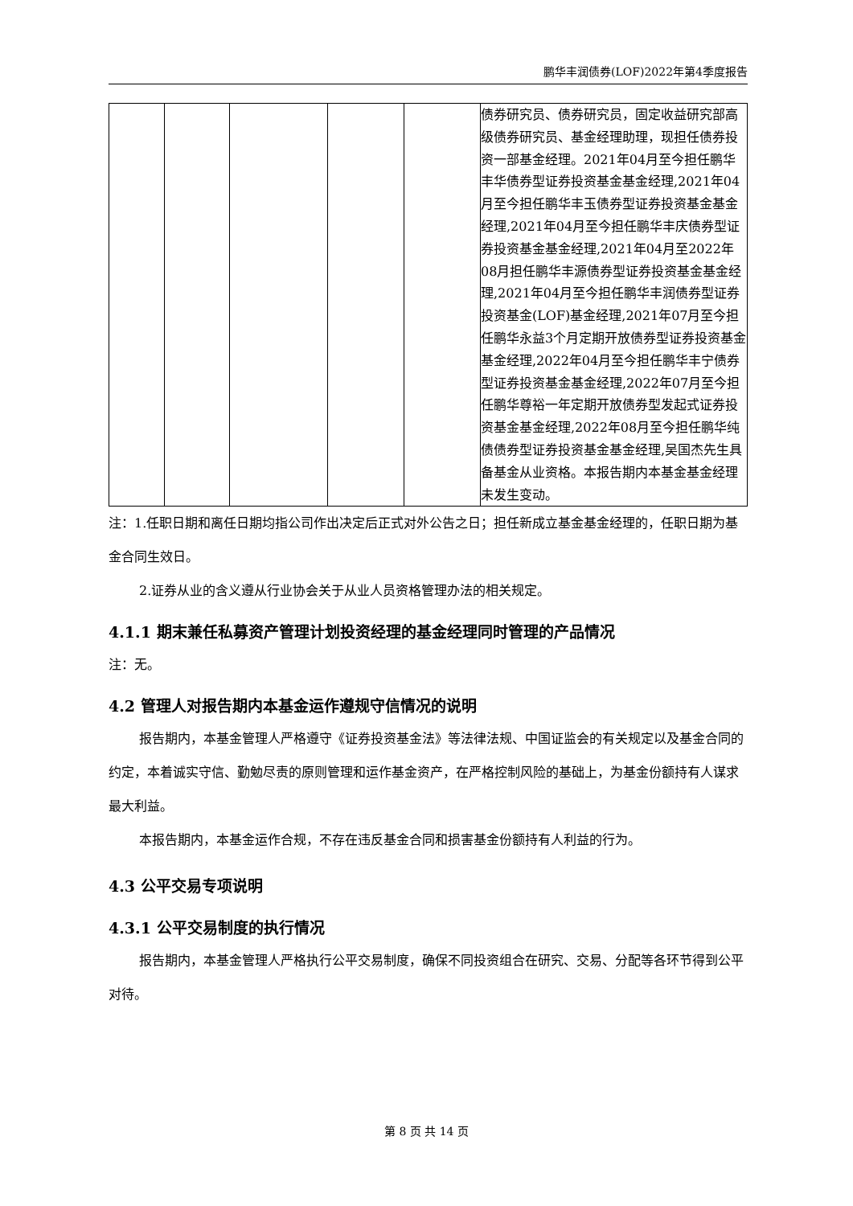鹏华丰润债券(LOF)2022年第4季度报告
| | | | | | 债券研究员、债券研究员，固定收益研究部高级债券研究员、基金经理助理，现担任债券投资一部基金经理。2021年04月至今担任鹏华丰华债券型证券投资基金基金经理,2021年04月至今担任鹏华丰玉债券型证券投资基金基金经理,2021年04月至今担任鹏华丰庆债券型证券投资基金基金经理,2021年04月至2022年08月担任鹏华丰源债券型证券投资基金基金经理,2021年04月至今担任鹏华丰润债券型证券投资基金(LOF)基金经理,2021年07月至今担任鹏华永益3个月定期开放债券型证券投资基金基金经理,2022年04月至今担任鹏华丰宁债券型证券投资基金基金经理,2022年07月至今担任鹏华尊裕一年定期开放债券型发起式证券投资基金基金经理,2022年08月至今担任鹏华纯债债券型证券投资基金基金经理,吴国杰先生具备基金从业资格。本报告期内本基金基金经理未发生变动。 |
注：1.任职日期和离任日期均指公司作出决定后正式对外公告之日；担任新成立基金基金经理的，任职日期为基金合同生效日。
2.证券从业的含义遵从行业协会关于从业人员资格管理办法的相关规定。
4.1.1 期末兼任私募资产管理计划投资经理的基金经理同时管理的产品情况
注：无。
4.2 管理人对报告期内本基金运作遵规守信情况的说明
报告期内，本基金管理人严格遵守《证券投资基金法》等法律法规、中国证监会的有关规定以及基金合同的约定，本着诚实守信、勤勉尽责的原则管理和运作基金资产，在严格控制风险的基础上，为基金份额持有人谋求最大利益。
本报告期内，本基金运作合规，不存在违反基金合同和损害基金份额持有人利益的行为。
4.3 公平交易专项说明
4.3.1 公平交易制度的执行情况
报告期内，本基金管理人严格执行公平交易制度，确保不同投资组合在研究、交易、分配等各环节得到公平对待。
第 8 页 共 14 页